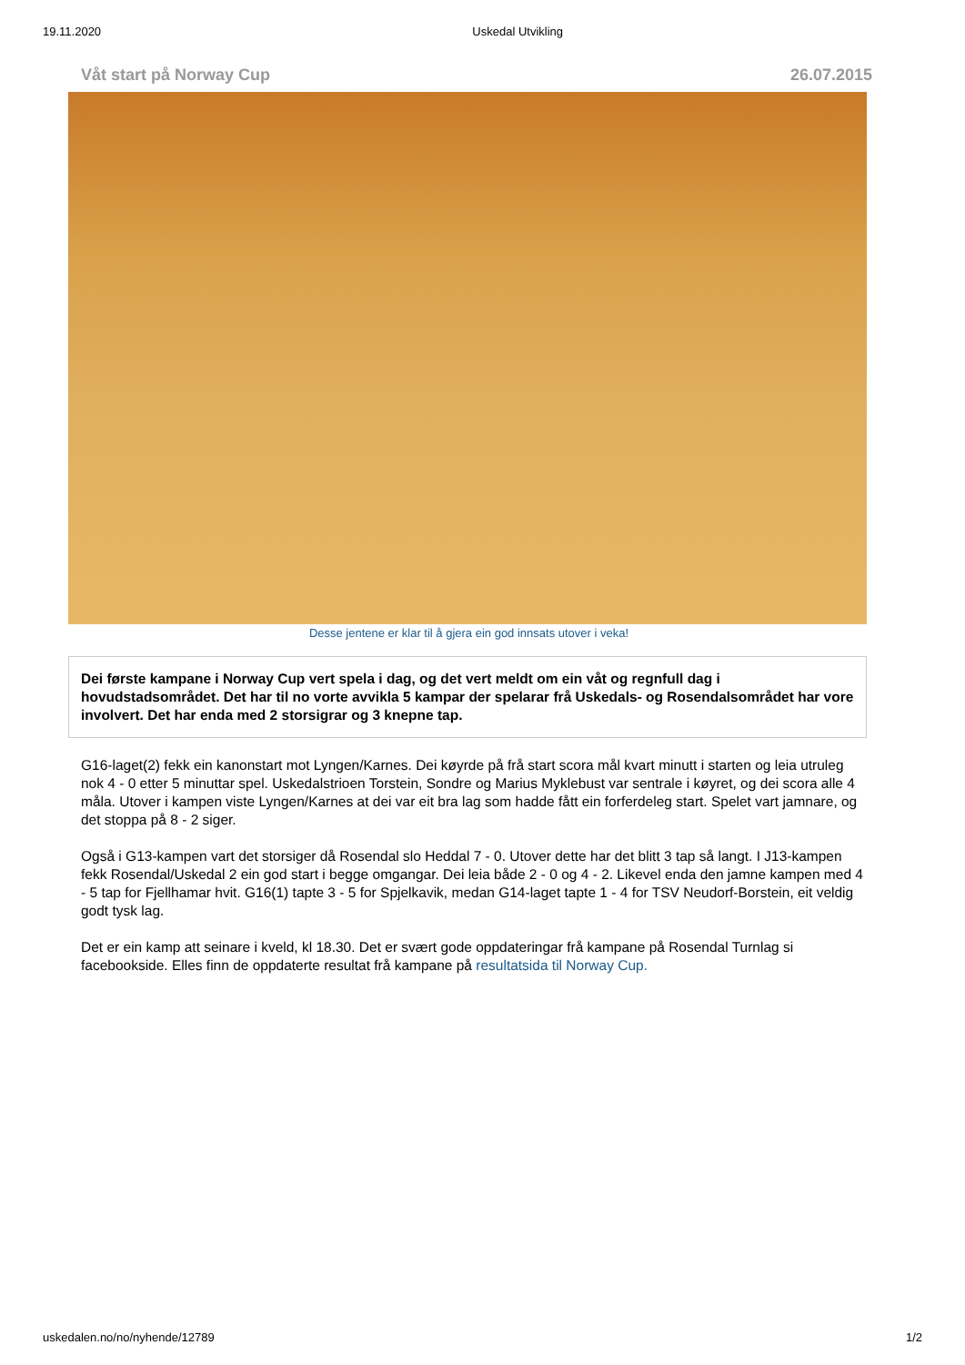19.11.2020 Uskedal Utvikling
Våt start på Norway Cup 26.07.2015
Desse jentene er klar til å gjera ein god innsats utover i veka!
Dei første kampane i Norway Cup vert spela i dag, og det vert meldt om ein våt og regnfull dag i hovudstadsområdet. Det har til no vorte avvikla 5 kampar der spelarar frå Uskedals- og Rosendalsområdet har vore involvert. Det har enda med 2 storsigrar og 3 knepne tap.
G16-laget(2) fekk ein kanonstart mot Lyngen/Karnes. Dei køyrde på frå start scora mål kvart minutt i starten og leia utruleg nok 4 - 0 etter 5 minuttar spel. Uskedalstrioen Torstein, Sondre og Marius Myklebust var sentrale i køyret, og dei scora alle 4 måla. Utover i kampen viste Lyngen/Karnes at dei var eit bra lag som hadde fått ein forferdeleg start. Spelet vart jamnare, og det stoppa på 8 - 2 siger.
Også i G13-kampen vart det storsiger då Rosendal slo Heddal 7 - 0. Utover dette har det blitt 3 tap så langt. I J13-kampen fekk Rosendal/Uskedal 2 ein god start i begge omgangar. Dei leia både 2 - 0 og 4 - 2. Likevel enda den jamne kampen med 4 - 5 tap for Fjellhamar hvit. G16(1) tapte 3 - 5 for Spjelkavik, medan G14-laget tapte 1 - 4 for TSV Neudorf-Borstein, eit veldig godt tysk lag.
Det er ein kamp att seinare i kveld, kl 18.30. Det er svært gode oppdateringar frå kampane på Rosendal Turnlag si facebookside. Elles finn de oppdaterte resultat frå kampane på resultatsida til Norway Cup.
uskedalen.no/no/nyhende/12789 1/2